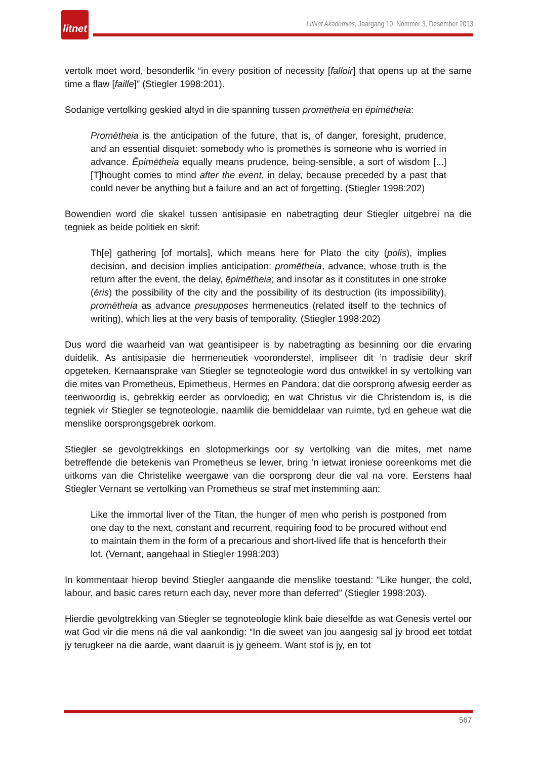litnet
LitNet Akademies, Jaargang 10, Nommer 3, Desember 2013
vertolk moet word, besonderlik “in every position of necessity [falloir] that opens up at the same time a flaw [faille]” (Stiegler 1998:201).
Sodanige vertolking geskied altyd in die spanning tussen promētheia en ēpimētheia:
Promētheia is the anticipation of the future, that is, of danger, foresight, prudence, and an essential disquiet: somebody who is promethēs is someone who is worried in advance. Ēpimētheia equally means prudence, being-sensible, a sort of wisdom [...] [T]hought comes to mind after the event, in delay, because preceded by a past that could never be anything but a failure and an act of forgetting. (Stiegler 1998:202)
Bowendien word die skakel tussen antisipasie en nabetragting deur Stiegler uitgebrei na die tegniek as beide politiek en skrif:
Th[e] gathering [of mortals], which means here for Plato the city (polis), implies decision, and decision implies anticipation: promētheia, advance, whose truth is the return after the event, the delay, ēpimētheia; and insofar as it constitutes in one stroke (ēris) the possibility of the city and the possibility of its destruction (its impossibility), promētheia as advance presupposes hermeneutics (related itself to the technics of writing), which lies at the very basis of temporality. (Stiegler 1998:202)
Dus word die waarheid van wat geantisipeer is by nabetragting as besinning oor die ervaring duidelik. As antisipasie die hermeneutiek vooronderstel, impliseer dit ’n tradisie deur skrif opgeteken. Kernaansprake van Stiegler se tegnoteologie word dus ontwikkel in sy vertolking van die mites van Prometheus, Epimetheus, Hermes en Pandora: dat die oorsprong afwesig eerder as teenwoordig is, gebrekkig eerder as oorvloedig; en wat Christus vir die Christendom is, is die tegniek vir Stiegler se tegnoteologie, naamlik die bemiddelaar van ruimte, tyd en geheue wat die menslike oorsprongsgebrek oorkom.
Stiegler se gevolgtrekkings en slotopmerkings oor sy vertolking van die mites, met name betreffende die betekenis van Prometheus se lewer, bring ’n ietwat ironiese ooreenkoms met die uitkoms van die Christelike weergawe van die oorsprong deur die val na vore. Eerstens haal Stiegler Vernant se vertolking van Prometheus se straf met instemming aan:
Like the immortal liver of the Titan, the hunger of men who perish is postponed from one day to the next, constant and recurrent, requiring food to be procured without end to maintain them in the form of a precarious and short-lived life that is henceforth their lot. (Vernant, aangehaal in Stiegler 1998:203)
In kommentaar hierop bevind Stiegler aangaande die menslike toestand: “Like hunger, the cold, labour, and basic cares return each day, never more than deferred” (Stiegler 1998:203).
Hierdie gevolgtrekking van Stiegler se tegnoteologie klink baie dieselfde as wat Genesis vertel oor wat God vir die mens ná die val aankondig: “In die sweet van jou aangesig sal jy brood eet totdat jy terugkeer na die aarde, want daaruit is jy geneem. Want stof is jy, en tot
567